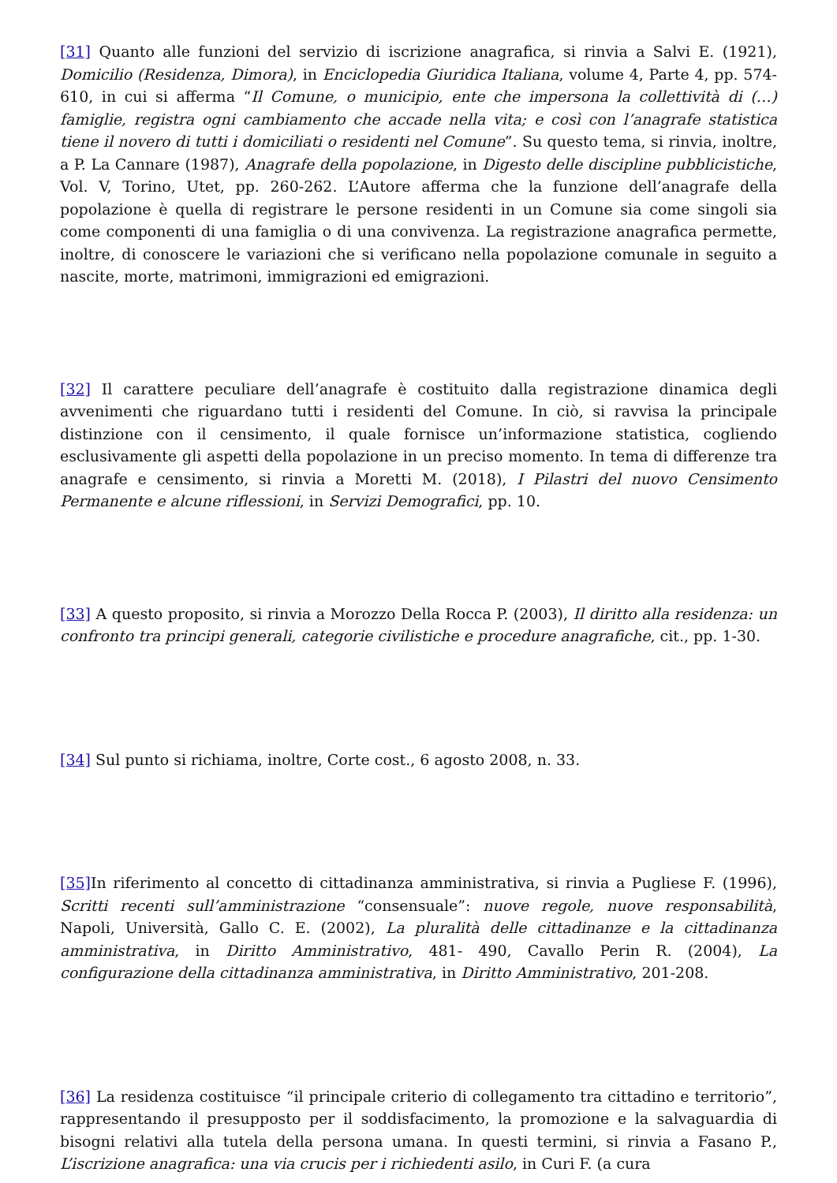[31] Quanto alle funzioni del servizio di iscrizione anagrafica, si rinvia a Salvi E. (1921), Domicilio (Residenza, Dimora), in Enciclopedia Giuridica Italiana, volume 4, Parte 4, pp. 574-610, in cui si afferma “Il Comune, o municipio, ente che impersona la collettività di (…) famiglie, registra ogni cambiamento che accade nella vita; e così con l’anagrafe statistica tiene il novero di tutti i domiciliati o residenti nel Comune”. Su questo tema, si rinvia, inoltre, a P. La Cannare (1987), Anagrafe della popolazione, in Digesto delle discipline pubblicistiche, Vol. V, Torino, Utet, pp. 260-262. L’Autore afferma che la funzione dell’anagrafe della popolazione è quella di registrare le persone residenti in un Comune sia come singoli sia come componenti di una famiglia o di una convivenza. La registrazione anagrafica permette, inoltre, di conoscere le variazioni che si verificano nella popolazione comunale in seguito a nascite, morte, matrimoni, immigrazioni ed emigrazioni.
[32] Il carattere peculiare dell’anagrafe è costituito dalla registrazione dinamica degli avvenimenti che riguardano tutti i residenti del Comune. In ciò, si ravvisa la principale distinzione con il censimento, il quale fornisce un’informazione statistica, cogliendo esclusivamente gli aspetti della popolazione in un preciso momento. In tema di differenze tra anagrafe e censimento, si rinvia a Moretti M. (2018), I Pilastri del nuovo Censimento Permanente e alcune riflessioni, in Servizi Demografici, pp. 10.
[33] A questo proposito, si rinvia a Morozzo Della Rocca P. (2003), Il diritto alla residenza: un confronto tra principi generali, categorie civilistiche e procedure anagrafiche, cit., pp. 1-30.
[34] Sul punto si richiama, inoltre, Corte cost., 6 agosto 2008, n. 33.
[35] In riferimento al concetto di cittadinanza amministrativa, si rinvia a Pugliese F. (1996), Scritti recenti sull’amministrazione “consensuale”: nuove regole, nuove responsabilità, Napoli, Università, Gallo C. E. (2002), La pluralità delle cittadinanze e la cittadinanza amministrativa, in Diritto Amministrativo, 481- 490, Cavallo Perin R. (2004), La configurazione della cittadinanza amministrativa, in Diritto Amministrativo, 201-208.
[36] La residenza costituisce “il principale criterio di collegamento tra cittadino e territorio”, rappresentando il presupposto per il soddisfacimento, la promozione e la salvaguardia di bisogni relativi alla tutela della persona umana. In questi termini, si rinvia a Fasano P., L’iscrizione anagrafica: una via crucis per i richiedenti asilo, in Curi F. (a cura